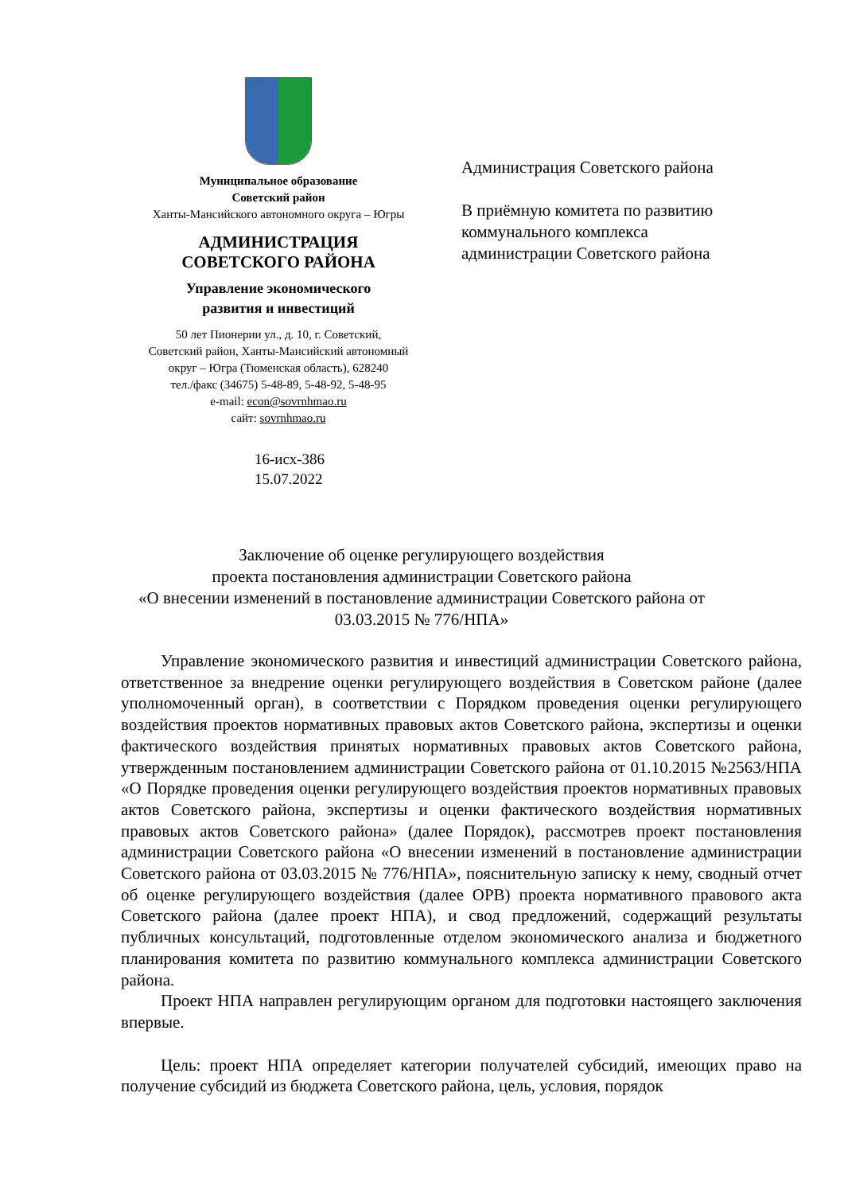Муниципальное образование
Советский район
Ханты-Мансийского автономного округа – Югры
АДМИНИСТРАЦИЯ
СОВЕТСКОГО РАЙОНА
Управление экономического
развития и инвестиций
50 лет Пионерии ул., д. 10, г. Советский,
Советский район, Ханты-Мансийский автономный
округ – Югра (Тюменская область), 628240
тел./факс (34675) 5-48-89, 5-48-92, 5-48-95
e-mail: econ@sovrnhmao.ru
сайт: sovrnhmao.ru
16-исх-386
15.07.2022
Администрация Советского района
В приёмную комитета по развитию
коммунального комплекса
администрации Советского района
Заключение об оценке регулирующего воздействия
проекта постановления администрации Советского района
«О внесении изменений в постановление администрации Советского района от 03.03.2015 № 776/НПА»
Управление экономического развития и инвестиций администрации Советского района, ответственное за внедрение оценки регулирующего воздействия в Советском районе (далее уполномоченный орган), в соответствии с Порядком проведения оценки регулирующего воздействия проектов нормативных правовых актов Советского района, экспертизы и оценки фактического воздействия принятых нормативных правовых актов Советского района, утвержденным постановлением администрации Советского района от 01.10.2015 №2563/НПА «О Порядке проведения оценки регулирующего воздействия проектов нормативных правовых актов Советского района, экспертизы и оценки фактического воздействия нормативных правовых актов Советского района» (далее Порядок), рассмотрев проект постановления администрации Советского района «О внесении изменений в постановление администрации Советского района от 03.03.2015 № 776/НПА», пояснительную записку к нему, сводный отчет об оценке регулирующего воздействия (далее ОРВ) проекта нормативного правового акта Советского района (далее проект НПА), и свод предложений, содержащий результаты публичных консультаций, подготовленные отделом экономического анализа и бюджетного планирования комитета по развитию коммунального комплекса администрации Советского района.
Проект НПА направлен регулирующим органом для подготовки настоящего заключения впервые.
Цель: проект НПА определяет категории получателей субсидий, имеющих право на получение субсидий из бюджета Советского района, цель, условия, порядок